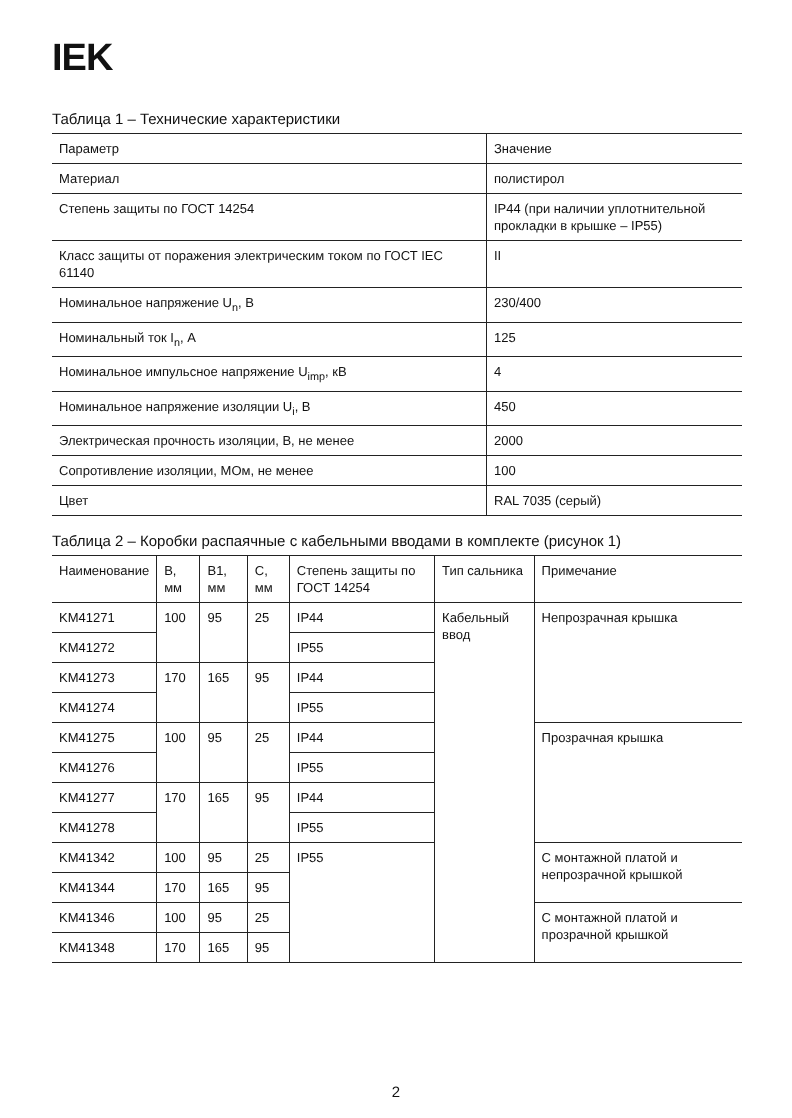IEK
Таблица 1 – Технические характеристики
| Параметр | Значение |
| --- | --- |
| Материал | полистирол |
| Степень защиты по ГОСТ 14254 | IP44 (при наличии уплотнительной прокладки в крышке – IP55) |
| Класс защиты от поражения электрическим током по ГОСТ IEC 61140 | II |
| Номинальное напряжение U<sub>n</sub>, В | 230/400 |
| Номинальный ток I<sub>n</sub>, А | 125 |
| Номинальное импульсное напряжение U<sub>imp</sub>, кВ | 4 |
| Номинальное напряжение изоляции U<sub>i</sub>, В | 450 |
| Электрическая прочность изоляции, В, не менее | 2000 |
| Сопротивление изоляции, МОм, не менее | 100 |
| Цвет | RAL 7035 (серый) |
Таблица 2 – Коробки распаячные с кабельными вводами в комплекте (рисунок 1)
| Наименование | B, мм | B1, мм | C, мм | Степень защиты по ГОСТ 14254 | Тип сальника | Примечание |
| --- | --- | --- | --- | --- | --- | --- |
| KM41271 | 100 | 95 | 25 | IP44 | Кабельный ввод | Непрозрачная крышка |
| KM41272 | | | | IP55 | | |
| KM41273 | 170 | 165 | 95 | IP44 | | |
| KM41274 | | | | IP55 | | |
| KM41275 | 100 | 95 | 25 | IP44 | | Прозрачная крышка |
| KM41276 | | | | IP55 | | |
| KM41277 | 170 | 165 | 95 | IP44 | | |
| KM41278 | | | | IP55 | | |
| KM41342 | 100 | 95 | 25 | IP55 | | С монтажной платой и непрозрачной крышкой |
| KM41344 | 170 | 165 | 95 | | | |
| KM41346 | 100 | 95 | 25 | | | С монтажной платой и прозрачной крышкой |
| KM41348 | 170 | 165 | 95 | | | |
2